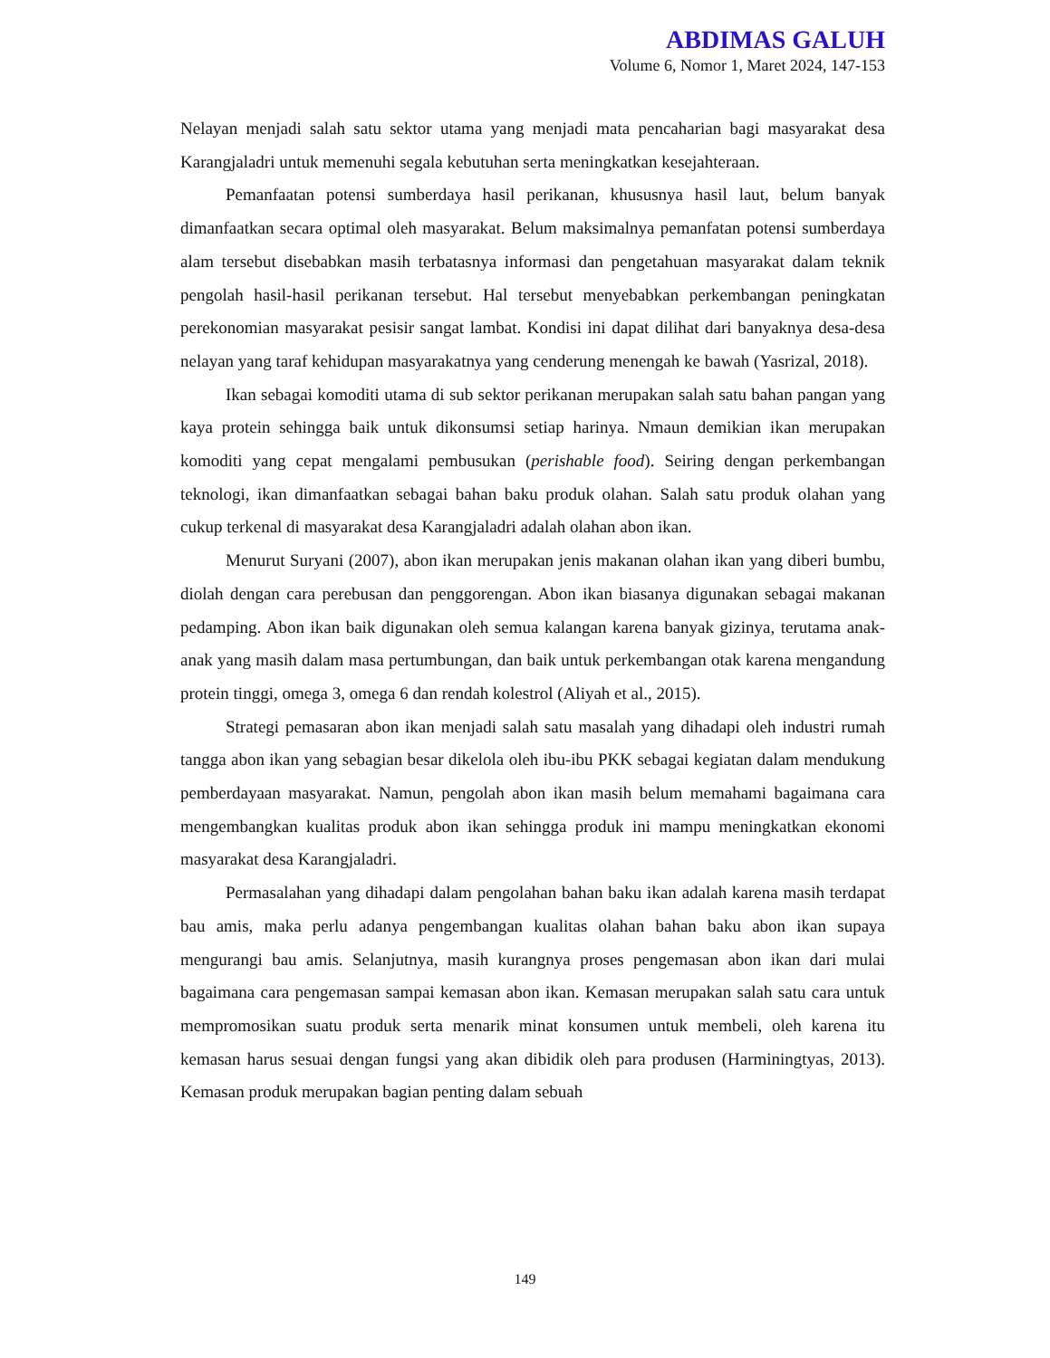ABDIMAS GALUH
Volume 6, Nomor 1, Maret 2024, 147-153
Nelayan menjadi salah satu sektor utama yang menjadi mata pencaharian bagi masyarakat desa Karangjaladri untuk memenuhi segala kebutuhan serta meningkatkan kesejahteraan.
Pemanfaatan potensi sumberdaya hasil perikanan, khususnya hasil laut, belum banyak dimanfaatkan secara optimal oleh masyarakat. Belum maksimalnya pemanfatan potensi sumberdaya alam tersebut disebabkan masih terbatasnya informasi dan pengetahuan masyarakat dalam teknik pengolah hasil-hasil perikanan tersebut. Hal tersebut menyebabkan perkembangan peningkatan perekonomian masyarakat pesisir sangat lambat. Kondisi ini dapat dilihat dari banyaknya desa-desa nelayan yang taraf kehidupan masyarakatnya yang cenderung menengah ke bawah (Yasrizal, 2018).
Ikan sebagai komoditi utama di sub sektor perikanan merupakan salah satu bahan pangan yang kaya protein sehingga baik untuk dikonsumsi setiap harinya. Nmaun demikian ikan merupakan komoditi yang cepat mengalami pembusukan (perishable food). Seiring dengan perkembangan teknologi, ikan dimanfaatkan sebagai bahan baku produk olahan. Salah satu produk olahan yang cukup terkenal di masyarakat desa Karangjaladri adalah olahan abon ikan.
Menurut Suryani (2007), abon ikan merupakan jenis makanan olahan ikan yang diberi bumbu, diolah dengan cara perebusan dan penggorengan. Abon ikan biasanya digunakan sebagai makanan pedamping. Abon ikan baik digunakan oleh semua kalangan karena banyak gizinya, terutama anak-anak yang masih dalam masa pertumbungan, dan baik untuk perkembangan otak karena mengandung protein tinggi, omega 3, omega 6 dan rendah kolestrol (Aliyah et al., 2015).
Strategi pemasaran abon ikan menjadi salah satu masalah yang dihadapi oleh industri rumah tangga abon ikan yang sebagian besar dikelola oleh ibu-ibu PKK sebagai kegiatan dalam mendukung pemberdayaan masyarakat. Namun, pengolah abon ikan masih belum memahami bagaimana cara mengembangkan kualitas produk abon ikan sehingga produk ini mampu meningkatkan ekonomi masyarakat desa Karangjaladri.
Permasalahan yang dihadapi dalam pengolahan bahan baku ikan adalah karena masih terdapat bau amis, maka perlu adanya pengembangan kualitas olahan bahan baku abon ikan supaya mengurangi bau amis. Selanjutnya, masih kurangnya proses pengemasan abon ikan dari mulai bagaimana cara pengemasan sampai kemasan abon ikan. Kemasan merupakan salah satu cara untuk mempromosikan suatu produk serta menarik minat konsumen untuk membeli, oleh karena itu kemasan harus sesuai dengan fungsi yang akan dibidik oleh para produsen (Harminingtyas, 2013). Kemasan produk merupakan bagian penting dalam sebuah
149